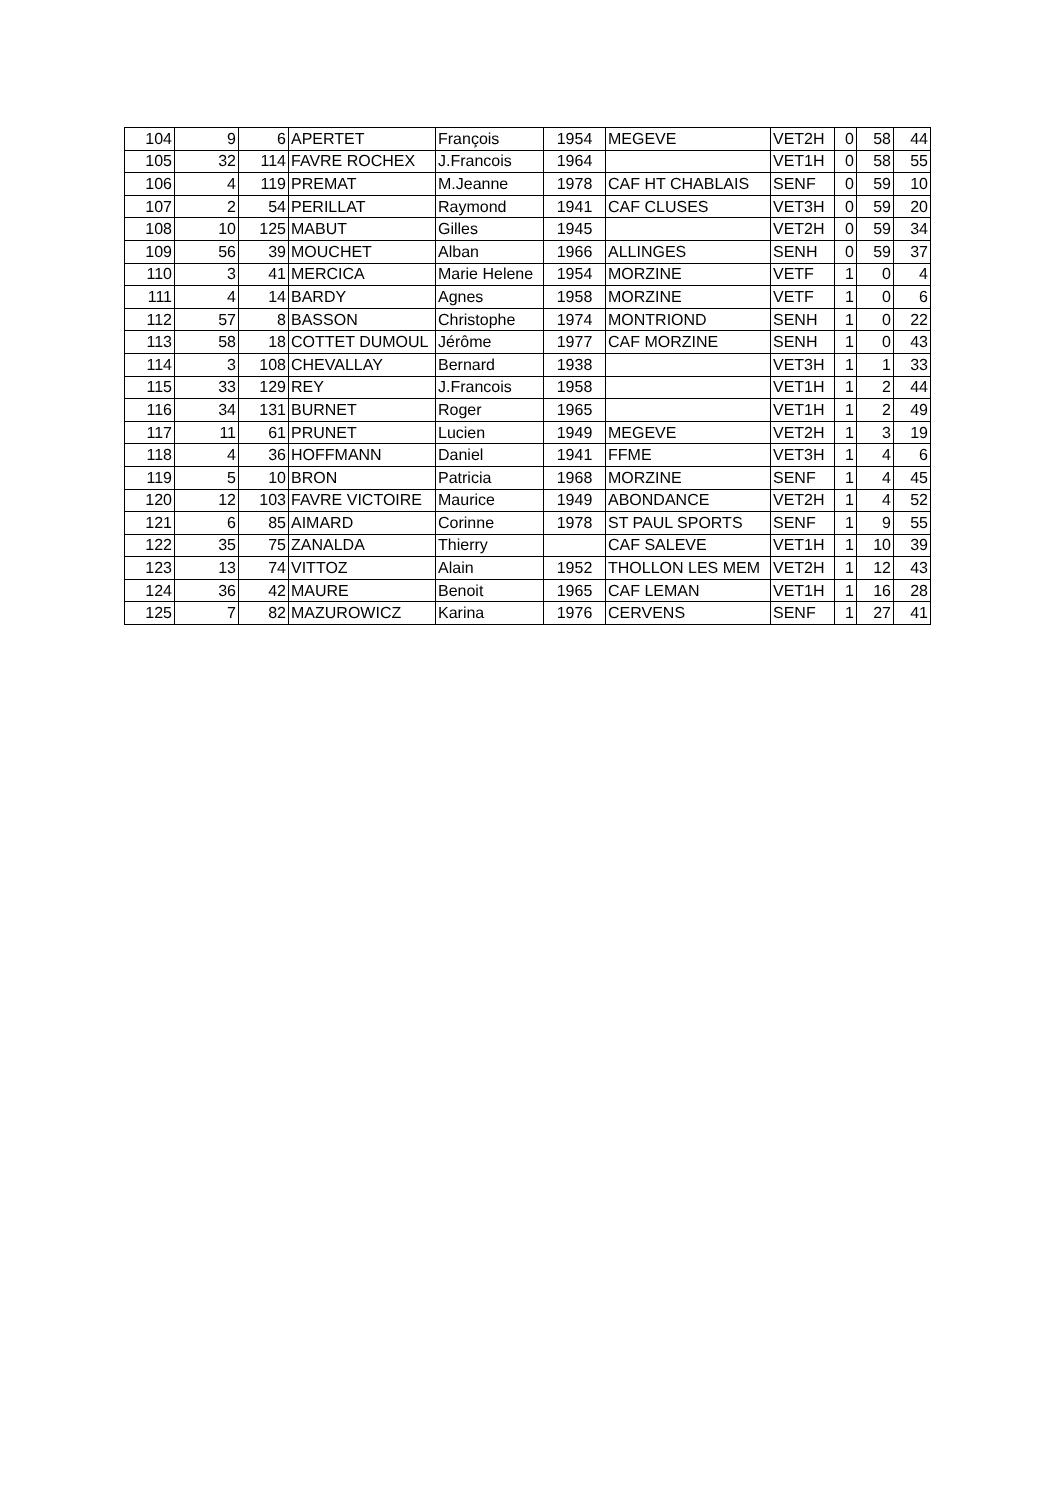| 104 | 9 | 6 | APERTET | François | 1954 | MEGEVE | VET2H | 0 | 58 | 44 |
| 105 | 32 | 114 | FAVRE ROCHEX | J.Francois | 1964 | | VET1H | 0 | 58 | 55 |
| 106 | 4 | 119 | PREMAT | M.Jeanne | 1978 | CAF HT CHABLAIS | SENF | 0 | 59 | 10 |
| 107 | 2 | 54 | PERILLAT | Raymond | 1941 | CAF CLUSES | VET3H | 0 | 59 | 20 |
| 108 | 10 | 125 | MABUT | Gilles | 1945 | | VET2H | 0 | 59 | 34 |
| 109 | 56 | 39 | MOUCHET | Alban | 1966 | ALLINGES | SENH | 0 | 59 | 37 |
| 110 | 3 | 41 | MERCICA | Marie Helene | 1954 | MORZINE | VETF | 1 | 0 | 4 |
| 111 | 4 | 14 | BARDY | Agnes | 1958 | MORZINE | VETF | 1 | 0 | 6 |
| 112 | 57 | 8 | BASSON | Christophe | 1974 | MONTRIOND | SENH | 1 | 0 | 22 |
| 113 | 58 | 18 | COTTET DUMOUL | Jérôme | 1977 | CAF MORZINE | SENH | 1 | 0 | 43 |
| 114 | 3 | 108 | CHEVALLAY | Bernard | 1938 | | VET3H | 1 | 1 | 33 |
| 115 | 33 | 129 | REY | J.Francois | 1958 | | VET1H | 1 | 2 | 44 |
| 116 | 34 | 131 | BURNET | Roger | 1965 | | VET1H | 1 | 2 | 49 |
| 117 | 11 | 61 | PRUNET | Lucien | 1949 | MEGEVE | VET2H | 1 | 3 | 19 |
| 118 | 4 | 36 | HOFFMANN | Daniel | 1941 | FFME | VET3H | 1 | 4 | 6 |
| 119 | 5 | 10 | BRON | Patricia | 1968 | MORZINE | SENF | 1 | 4 | 45 |
| 120 | 12 | 103 | FAVRE VICTOIRE | Maurice | 1949 | ABONDANCE | VET2H | 1 | 4 | 52 |
| 121 | 6 | 85 | AIMARD | Corinne | 1978 | ST PAUL SPORTS | SENF | 1 | 9 | 55 |
| 122 | 35 | 75 | ZANALDA | Thierry | | CAF SALEVE | VET1H | 1 | 10 | 39 |
| 123 | 13 | 74 | VITTOZ | Alain | 1952 | THOLLON LES MEM | VET2H | 1 | 12 | 43 |
| 124 | 36 | 42 | MAURE | Benoit | 1965 | CAF LEMAN | VET1H | 1 | 16 | 28 |
| 125 | 7 | 82 | MAZUROWICZ | Karina | 1976 | CERVENS | SENF | 1 | 27 | 41 |